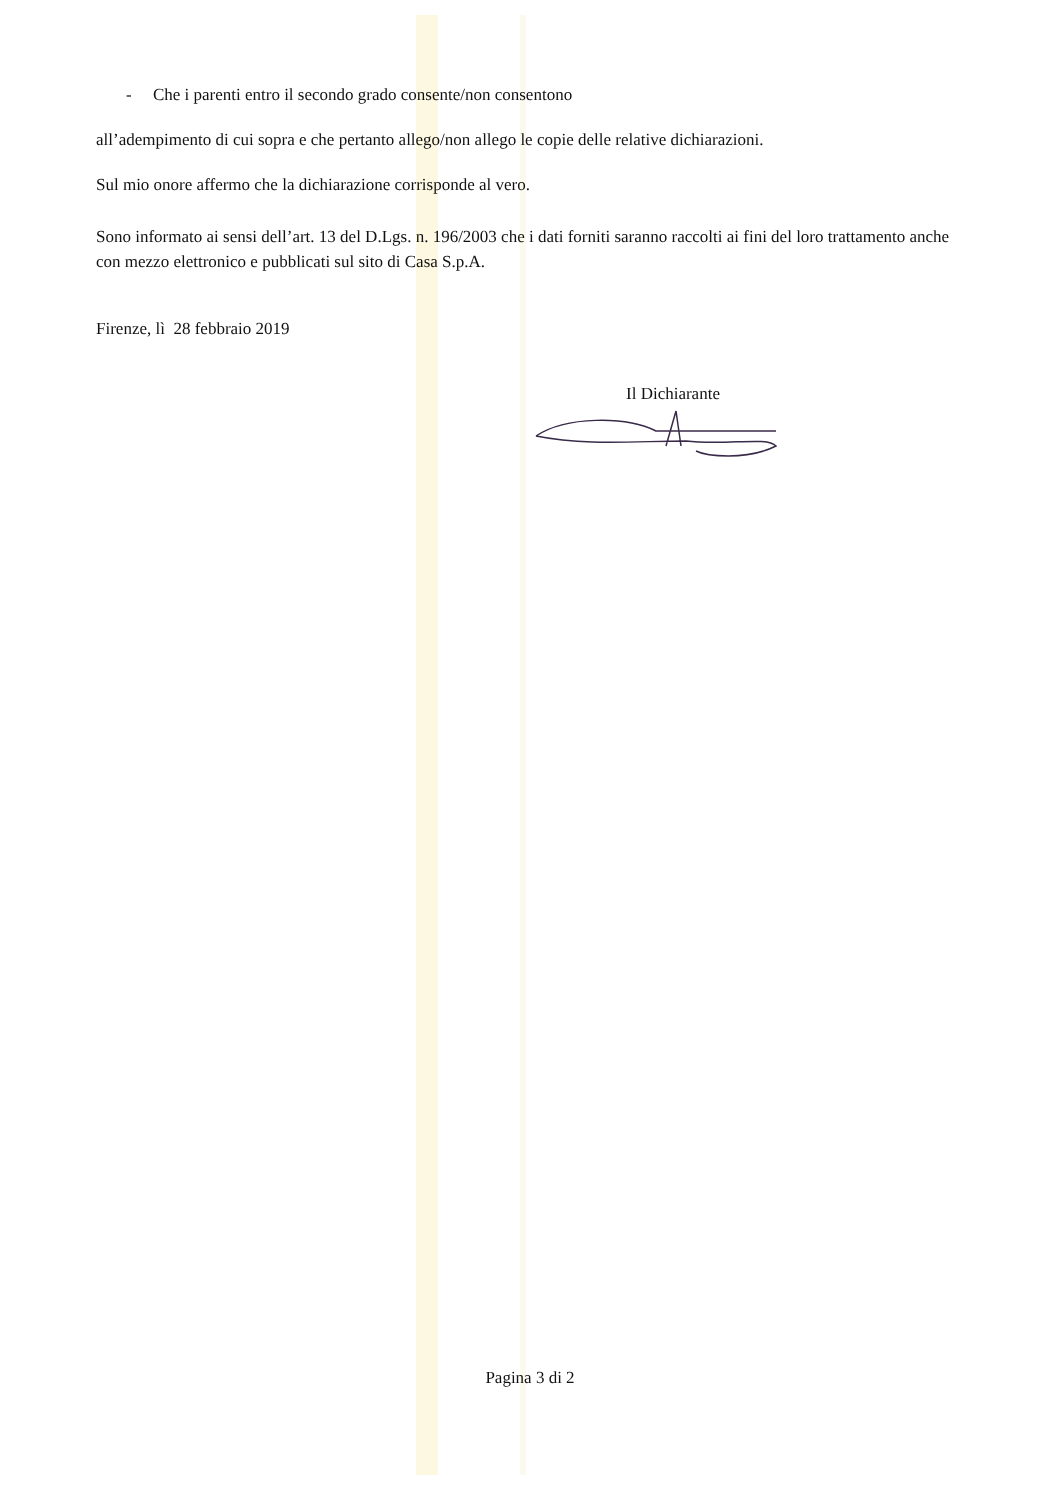- Che i parenti entro il secondo grado consente/non consentono
all’adempimento di cui sopra e che pertanto allego/non allego le copie delle relative dichiarazioni.
Sul mio onore affermo che la dichiarazione corrisponde al vero.
Sono informato ai sensi dell’art. 13 del D.Lgs. n. 196/2003 che i dati forniti saranno raccolti ai fini del loro trattamento anche con mezzo elettronico e pubblicati sul sito di Casa S.p.A.
Firenze, lì 28 febbraio 2019
Il Dichiarante
Pagina 3 di 2